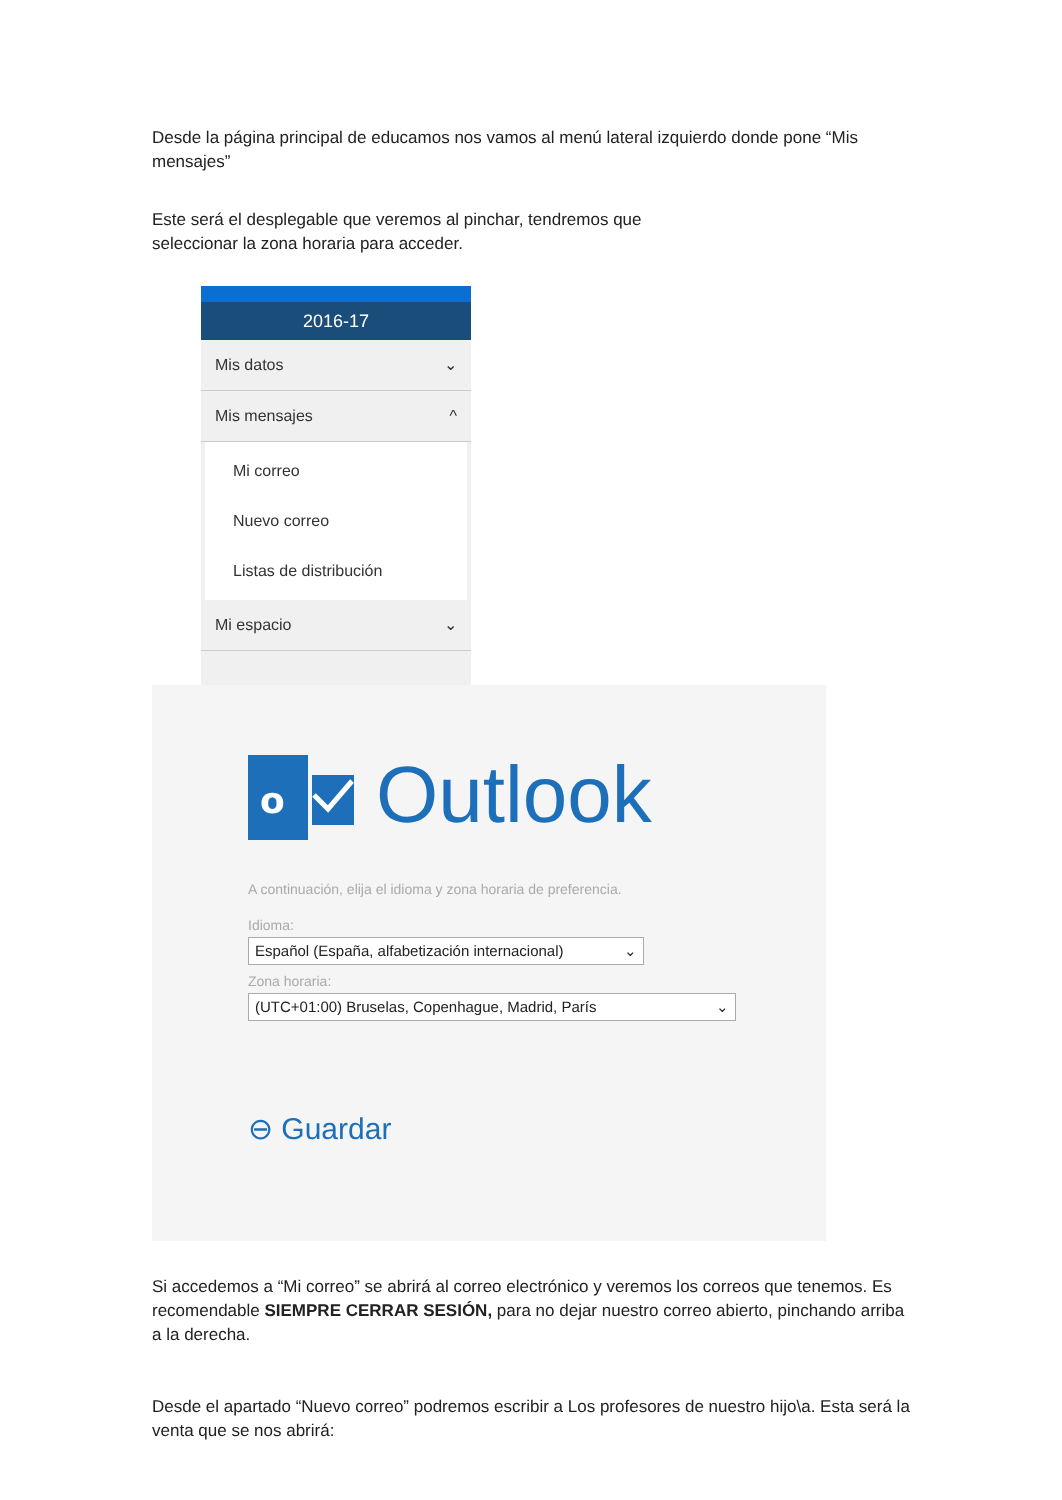Desde la página principal de educamos nos vamos al menú lateral izquierdo donde pone “Mis mensajes”
Este será el desplegable que veremos al pinchar, tendremos que
seleccionar la zona horaria para acceder.
2016-17
Mis datos ⌄
Mis mensajes ^
Mi correo
Nuevo correo
Listas de distribución
Mi espacio ⌄
o
Outlook
A continuación, elija el idioma y zona horaria de preferencia.
Idioma:
Español (España, alfabetización internacional) ⌄
Zona horaria:
(UTC+01:00) Bruselas, Copenhague, Madrid, París ⌄
⊖ Guardar
Si accedemos a “Mi correo” se abrirá al correo electrónico y veremos los correos que tenemos. Es recomendable SIEMPRE CERRAR SESIÓN, para no dejar nuestro correo abierto, pinchando arriba a la derecha.
Desde el apartado “Nuevo correo” podremos escribir a Los profesores de nuestro hijo\a. Esta será la venta que se nos abrirá: